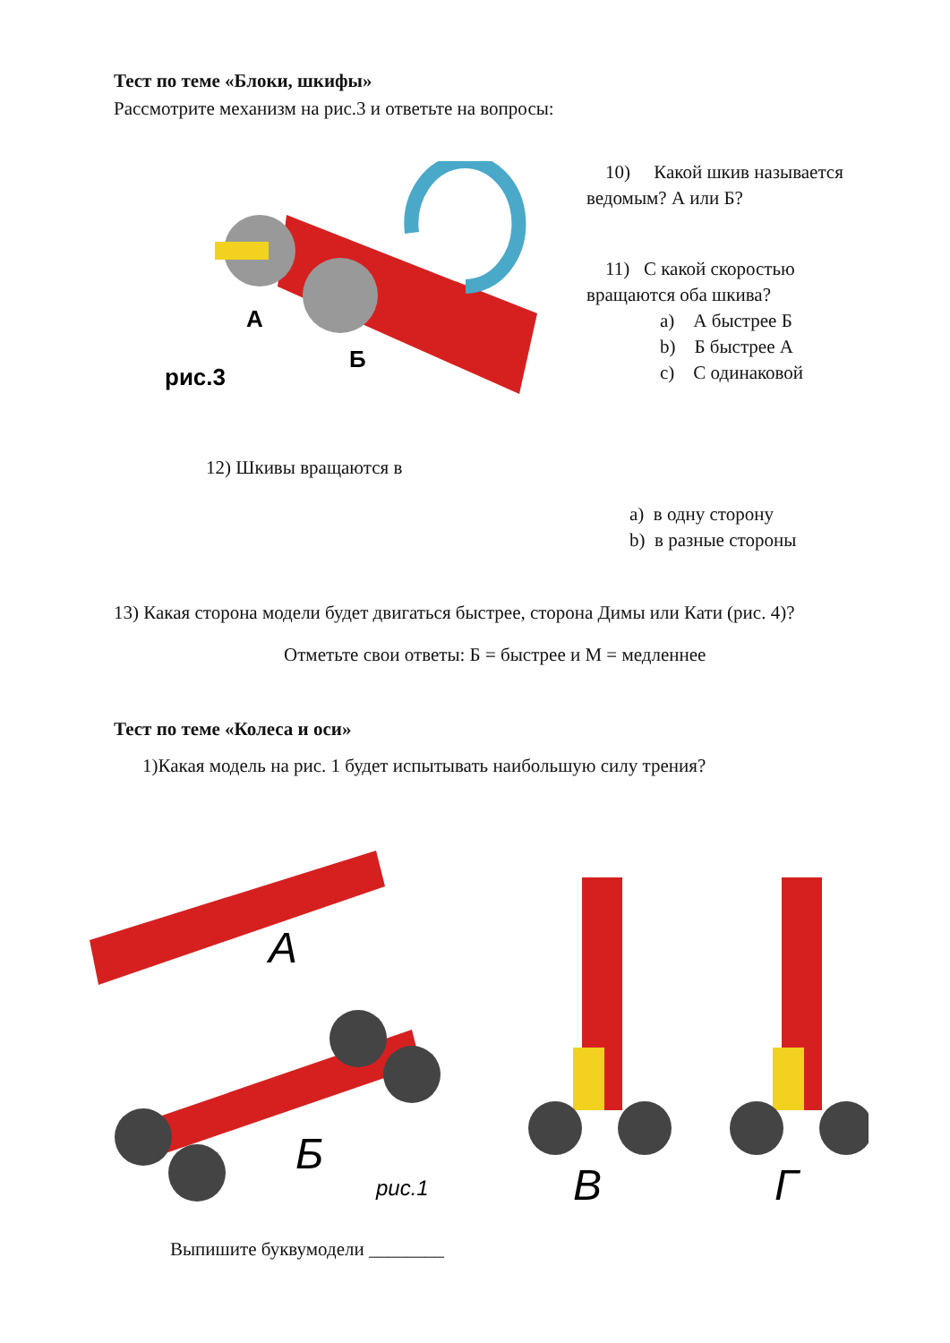Тест по теме «Блоки, шкифы»
Рассмотрите механизм на рис.3 и ответьте на вопросы:
А
Б
рис.3
10) Какой шкив называется ведомым? А или Б?
11) С какой скоростью вращаются оба шкива?
a) А быстрее Б
b) Б быстрее А
c) С одинаковой
12) Шкивы вращаются в
a) в одну сторону
b) в разные стороны
13) Какая сторона модели будет двигаться быстрее, сторона Димы или Кати (рис. 4)?
Отметьте свои ответы: Б = быстрее и М = медленнее
Тест по теме «Колеса и оси»
1)Какая модель на рис. 1 будет испытывать наибольшую силу трения?
А
Б
рис.1
В
Г
Выпишите буквумодели ________